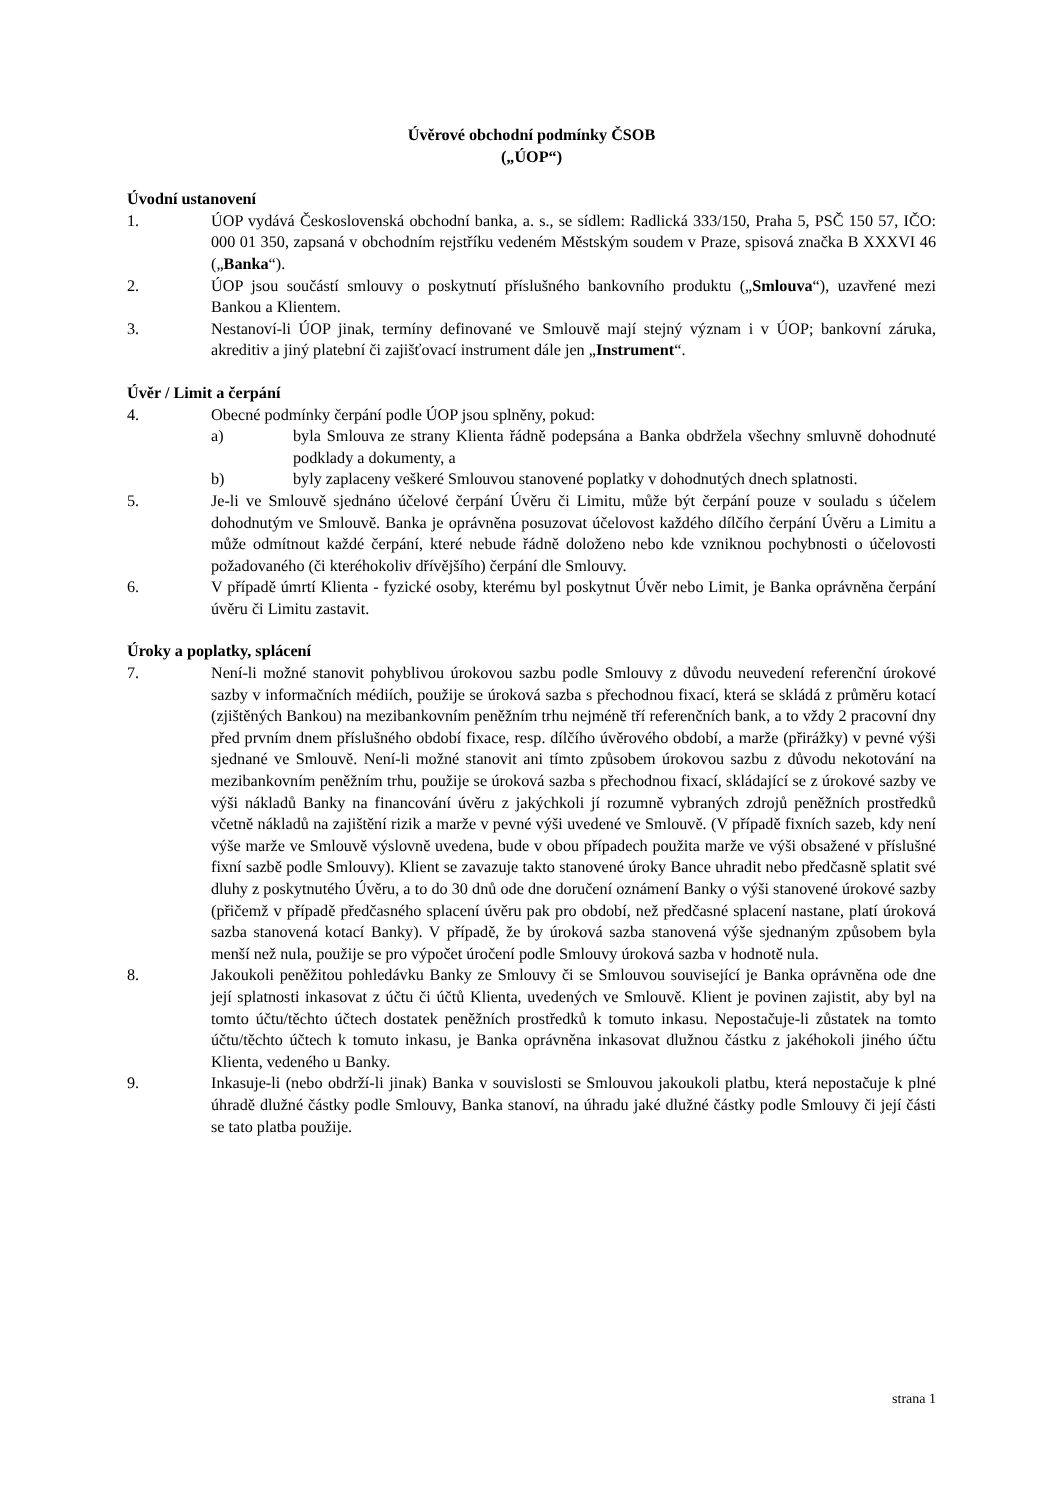Úvěrové obchodní podmínky ČSOB
(„ÚOP“)
Úvodní ustanovení
1. ÚOP vydává Československá obchodní banka, a. s., se sídlem: Radlická 333/150, Praha 5, PSČ 150 57, IČO: 000 01 350, zapsaná v obchodním rejstříku vedeném Městským soudem v Praze, spisová značka B XXXVI 46 („Banka“).
2. ÚOP jsou součástí smlouvy o poskytnutí příslušného bankovního produktu („Smlouva“), uzavřené mezi Bankou a Klientem.
3. Nestanoví-li ÚOP jinak, termíny definované ve Smlouvě mají stejný význam i v ÚOP; bankovní záruka, akreditiv a jiný platební či zajišťovací instrument dále jen „Instrument“.
Úvěr / Limit a čerpání
4. Obecné podmínky čerpání podle ÚOP jsou splněny, pokud:
a) byla Smlouva ze strany Klienta řádně podepsána a Banka obdržela všechny smluvně dohodnuté podklady a dokumenty, a
b) byly zaplaceny veškeré Smlouvou stanovené poplatky v dohodnutých dnech splatnosti.
5. Je-li ve Smlouvě sjednáno účelové čerpání Úvěru či Limitu, může být čerpání pouze v souladu s účelem dohodnutým ve Smlouvě. Banka je oprávněna posuzovat účelovost každého dílčího čerpání Úvěru a Limitu a může odmítnout každé čerpání, které nebude řádně doloženo nebo kde vzniknou pochybnosti o účelovosti požadovaného (či kteréhokoliv dřívějšího) čerpání dle Smlouvy.
6. V případě úmrtí Klienta - fyzické osoby, kterému byl poskytnut Úvěr nebo Limit, je Banka oprávněna čerpání úvěru či Limitu zastavit.
Úroky a poplatky, splácení
7. Není-li možné stanovit pohyblivou úrokovou sazbu podle Smlouvy z důvodu neuvedení referenční úrokové sazby v informačních médiích, použije se úroková sazba s přechodnou fixací, která se skládá z průměru kotací (zjištěných Bankou) na mezibankovním peněžním trhu nejméně tří referenčních bank, a to vždy 2 pracovní dny před prvním dnem příslušného období fixace, resp. dílčího úvěrového období, a marže (přirážky) v pevné výši sjednané ve Smlouvě. Není-li možné stanovit ani tímto způsobem úrokovou sazbu z důvodu nekotování na mezibankovním peněžním trhu, použije se úroková sazba s přechodnou fixací, skládající se z úrokové sazby ve výši nákladů Banky na financování úvěru z jakýchkoli jí rozumně vybraných zdrojů peněžních prostředků včetně nákladů na zajištění rizik a marže v pevné výši uvedené ve Smlouvě. (V případě fixních sazeb, kdy není výše marže ve Smlouvě výslovně uvedena, bude v obou případech použita marže ve výši obsažené v příslušné fixní sazbě podle Smlouvy). Klient se zavazuje takto stanovené úroky Bance uhradit nebo předčasně splatit své dluhy z poskytnutého Úvěru, a to do 30 dnů ode dne doručení oznámení Banky o výši stanovené úrokové sazby (přičemž v případě předčasného splacení úvěru pak pro období, než předčasné splacení nastane, platí úroková sazba stanovená kotací Banky). V případě, že by úroková sazba stanovená výše sjednaným způsobem byla menší než nula, použije se pro výpočet úročení podle Smlouvy úroková sazba v hodnotě nula.
8. Jakoukoli peněžitou pohledávku Banky ze Smlouvy či se Smlouvou související je Banka oprávněna ode dne její splatnosti inkasovat z účtu či účtů Klienta, uvedených ve Smlouvě. Klient je povinen zajistit, aby byl na tomto účtu/těchto účtech dostatek peněžních prostředků k tomuto inkasu. Nepostačuje-li zůstatek na tomto účtu/těchto účtech k tomuto inkasu, je Banka oprávněna inkasovat dlužnou částku z jakéhokoli jiného účtu Klienta, vedeného u Banky.
9. Inkasuje-li (nebo obdrží-li jinak) Banka v souvislosti se Smlouvou jakoukoli platbu, která nepostačuje k plné úhradě dlužné částky podle Smlouvy, Banka stanoví, na úhradu jaké dlužné částky podle Smlouvy či její části se tato platba použije.
strana 1